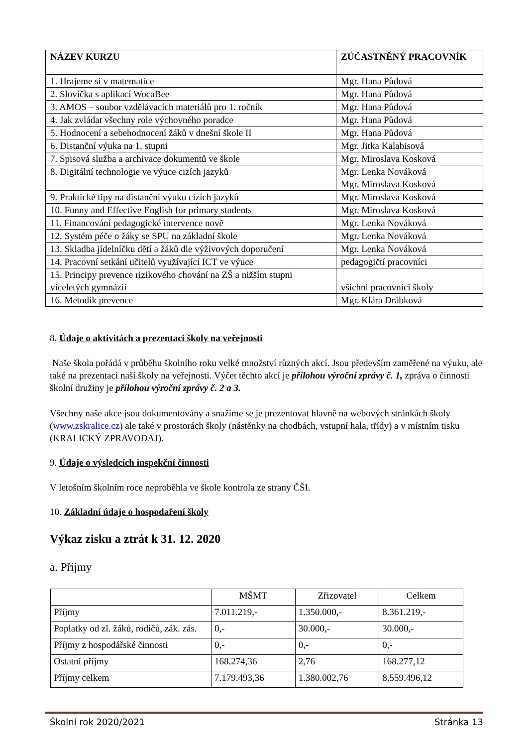| NÁZEV KURZU | ZÚČASTNĚNÝ PRACOVNÍK |
| --- | --- |
| 1. Hrajeme si v matematice | Mgr. Hana Půdová |
| 2. Slovíčka s aplikací WocaBee | Mgr. Hana Půdová |
| 3. AMOS – soubor vzdělávacích materiálů pro 1. ročník | Mgr. Hana Půdová |
| 4. Jak zvládat všechny role výchovného poradce | Mgr. Hana Půdová |
| 5. Hodnocení a sebehodnocení žáků v dnešní škole II | Mgr. Hana Půdová |
| 6. Distanční výuka na 1. stupni | Mgr. Jitka Kalabisová |
| 7. Spisová služba a archivace dokumentů ve škole | Mgr. Miroslava Kosková |
| 8. Digitální technologie ve výuce cizích jazyků | Mgr. Lenka Nováková Mgr. Miroslava Kosková |
| 9. Praktické tipy na distanční výuku cizích jazyků | Mgr. Miroslava Kosková |
| 10. Funny and Effective English for primary students | Mgr. Miroslava Kosková |
| 11. Financování pedagogické intervence nově | Mgr. Lenka Nováková |
| 12. Systém péče o žáky se SPU na základní škole | Mgr. Lenka Nováková |
| 13. Skladba jídelníčku dětí a žáků dle výživových doporučení | Mgr. Lenka Nováková |
| 14. Pracovní setkání učitelů využívající ICT ve výuce | pedagogičtí pracovníci |
| 15. Principy prevence rizikového chování na ZŠ a nižším stupni víceletých gymnázií | všichni pracovníci školy |
| 16. Metodik prevence | Mgr. Klára Drábková |
8. Údaje o aktivitách a prezentaci školy na veřejnosti
Naše škola pořádá v průběhu školního roku velké množství různých akcí. Jsou především zaměřené na výuku, ale také na prezentaci naší školy na veřejnosti. Výčet těchto akcí je přílohou výroční zprávy č. 1, zpráva o činnosti školní družiny je přílohou výroční zprávy č. 2 a 3.
Všechny naše akce jsou dokumentovány a snažíme se je prezentovat hlavně na webových stránkách školy (www.zskralice.cz) ale také v prostorách školy (nástěnky na chodbách, vstupní hala, třídy) a v místním tisku (KRALICKÝ ZPRAVODAJ).
9. Údaje o výsledcích inspekční činnosti
V letošním školním roce neproběhla ve škole kontrola ze strany ČŠI.
10. Základní údaje o hospodaření školy
Výkaz zisku a ztrát k 31. 12. 2020
a. Příjmy
| | MŠMT | Zřizovatel | Celkem |
| Příjmy | 7.011.219,- | 1.350.000,- | 8.361.219,- |
| Poplatky od zl. žáků, rodičů, zák. zás. | 0,- | 30.000,- | 30.000,- |
| Příjmy z hospodářské činnosti | 0,- | 0,- | 0,- |
| Ostatní příjmy | 168.274,36 | 2,76 | 168.277,12 |
| Příjmy celkem | 7.179.493,36 | 1.380.002,76 | 8.559.496,12 |
Školní rok 2020/2021 Stránka 13